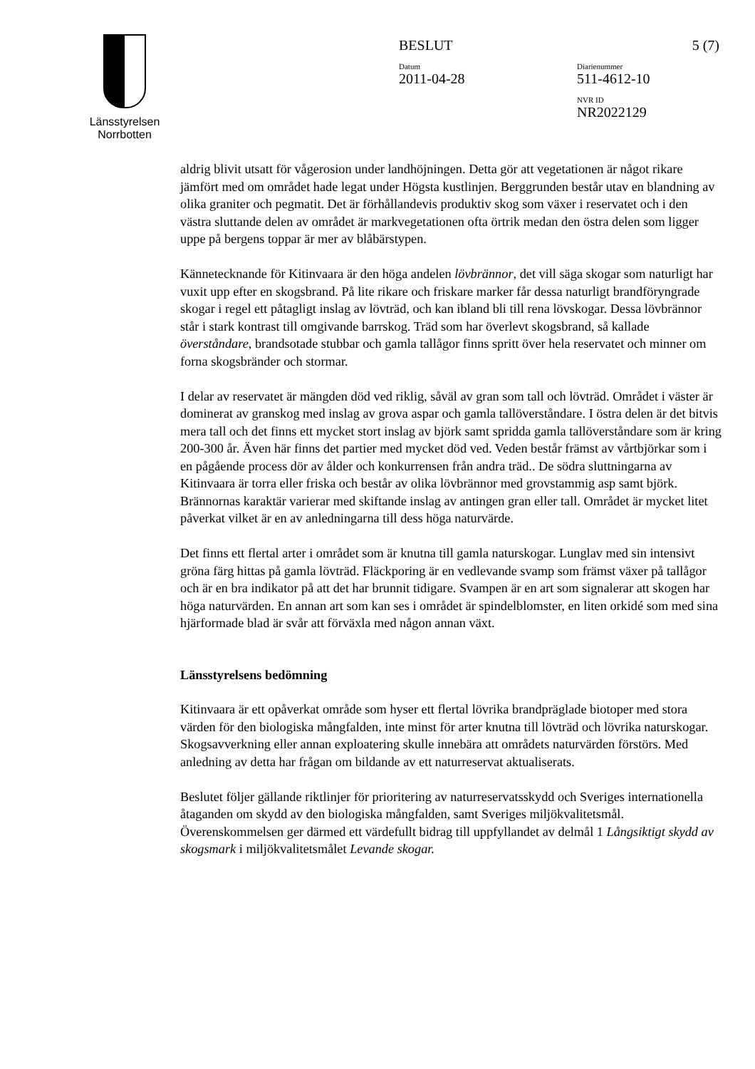Länsstyrelsen
Norrbotten
BESLUT 5 (7)
Datum
2011-04-28
Diarienummer
511-4612-10
NVR ID
NR2022129
aldrig blivit utsatt för vågerosion under landhöjningen. Detta gör att vegetationen är något rikare jämfört med om området hade legat under Högsta kustlinjen. Berggrunden består utav en blandning av olika graniter och pegmatit. Det är förhållandevis produktiv skog som växer i reservatet och i den västra sluttande delen av området är markvegetationen ofta örtrik medan den östra delen som ligger uppe på bergens toppar är mer av blåbärstypen.
Kännetecknande för Kitinvaara är den höga andelen lövbrännor, det vill säga skogar som naturligt har vuxit upp efter en skogsbrand. På lite rikare och friskare marker får dessa naturligt brandföryngrade skogar i regel ett påtagligt inslag av lövträd, och kan ibland bli till rena lövskogar. Dessa lövbrännor står i stark kontrast till omgivande barrskog. Träd som har överlevt skogsbrand, så kallade överståndare, brandsotade stubbar och gamla tallågor finns spritt över hela reservatet och minner om forna skogsbränder och stormar.
I delar av reservatet är mängden död ved riklig, såväl av gran som tall och lövträd. Området i väster är dominerat av granskog med inslag av grova aspar och gamla tallöverståndare. I östra delen är det bitvis mera tall och det finns ett mycket stort inslag av björk samt spridda gamla tallöverståndare som är kring 200-300 år. Även här finns det partier med mycket död ved. Veden består främst av vårtbjörkar som i en pågående process dör av ålder och konkurrensen från andra träd.. De södra sluttningarna av Kitinvaara är torra eller friska och består av olika lövbrännor med grovstammig asp samt björk. Brännornas karaktär varierar med skiftande inslag av antingen gran eller tall. Området är mycket litet påverkat vilket är en av anledningarna till dess höga naturvärde.
Det finns ett flertal arter i området som är knutna till gamla naturskogar. Lunglav med sin intensivt gröna färg hittas på gamla lövträd. Fläckporing är en vedlevande svamp som främst växer på tallågor och är en bra indikator på att det har brunnit tidigare. Svampen är en art som signalerar att skogen har höga naturvärden. En annan art som kan ses i området är spindelblomster, en liten orkidé som med sina hjärformade blad är svår att förväxla med någon annan växt.
Länsstyrelsens bedömning
Kitinvaara är ett opåverkat område som hyser ett flertal lövrika brandpräglade biotoper med stora värden för den biologiska mångfalden, inte minst för arter knutna till lövträd och lövrika naturskogar. Skogsavverkning eller annan exploatering skulle innebära att områdets naturvärden förstörs. Med anledning av detta har frågan om bildande av ett naturreservat aktualiserats.
Beslutet följer gällande riktlinjer för prioritering av naturreservatsskydd och Sveriges internationella åtaganden om skydd av den biologiska mångfalden, samt Sveriges miljökvalitetsmål. Överenskommelsen ger därmed ett värdefullt bidrag till uppfyllandet av delmål 1 Långsiktigt skydd av skogsmark i miljökvalitetsmålet Levande skogar.